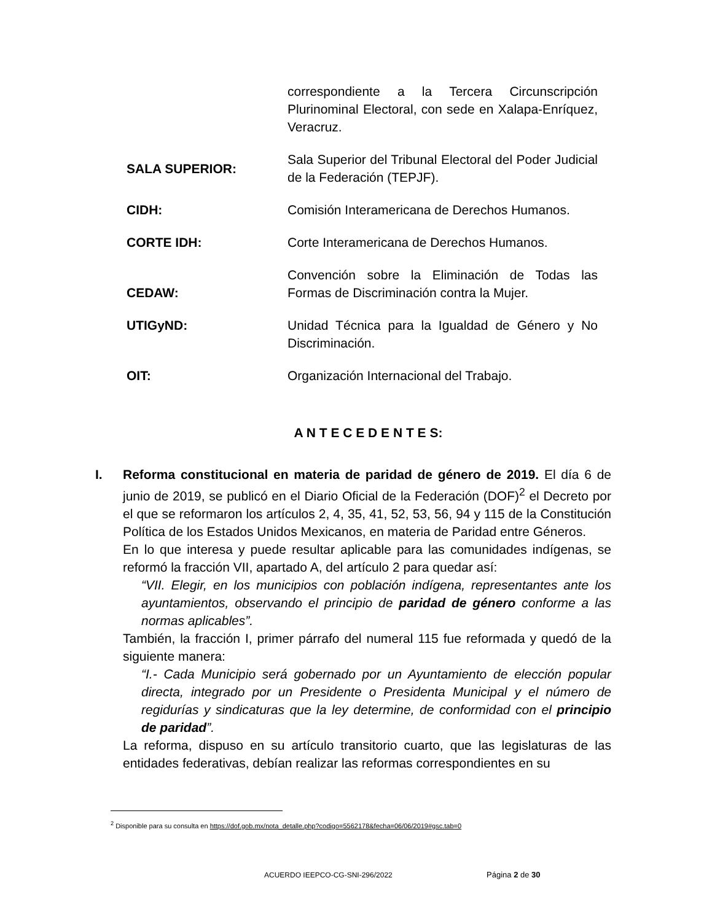correspondiente a la Tercera Circunscripción Plurinominal Electoral, con sede en Xalapa-Enríquez, Veracruz.
SALA SUPERIOR:
Sala Superior del Tribunal Electoral del Poder Judicial de la Federación (TEPJF).
CIDH:
Comisión Interamericana de Derechos Humanos.
CORTE IDH:
Corte Interamericana de Derechos Humanos.
CEDAW:
Convención sobre la Eliminación de Todas las Formas de Discriminación contra la Mujer.
UTIGyND: Unidad Técnica para la Igualdad de Género y No Discriminación.
OIT: Organización Internacional del Trabajo.
A N T E C E D E N T E S:
I. Reforma constitucional en materia de paridad de género de 2019. El día 6 de junio de 2019, se publicó en el Diario Oficial de la Federación (DOF)<sup>2</sup> el Decreto por el que se reformaron los artículos 2, 4, 35, 41, 52, 53, 56, 94 y 115 de la Constitución Política de los Estados Unidos Mexicanos, en materia de Paridad entre Géneros.
En lo que interesa y puede resultar aplicable para las comunidades indígenas, se reformó la fracción VII, apartado A, del artículo 2 para quedar así:
“VII. Elegir, en los municipios con población indígena, representantes ante los ayuntamientos, observando el principio de paridad de género conforme a las normas aplicables”.
También, la fracción I, primer párrafo del numeral 115 fue reformada y quedó de la siguiente manera:
“I.- Cada Municipio será gobernado por un Ayuntamiento de elección popular directa, integrado por un Presidente o Presidenta Municipal y el número de regidurías y sindicaturas que la ley determine, de conformidad con el principio de paridad”.
La reforma, dispuso en su artículo transitorio cuarto, que las legislaturas de las entidades federativas, debían realizar las reformas correspondientes en su
<sup>2</sup> Disponible para su consulta en https://dof.gob.mx/nota_detalle.php?codigo=5562178&fecha=06/06/2019#gsc.tab=0
ACUERDO IEEPCO-CG-SNI-296/2022 Página 2 de 30